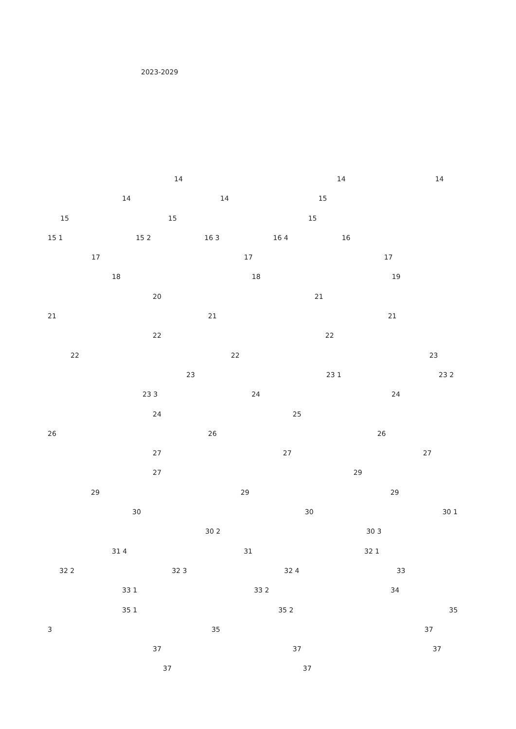2023-2029
14 14 14
14 14 15
15 15 15
15 1 15 2 16 3 16 4 16
17 17 17
18 18 19
20 21
21 21 21
22 22
22 22 23
23 23 1 23 2
23 3 24 24
24 25
26 26 26
27 27 27
27 29
29 29 29
30 30 30 1
30 2 30 3
31 4 31 32 1
32 2 32 3 32 4 33
33 1 33 2 34
35 1 35 2 35
3 35 37
37 37 37
37 37